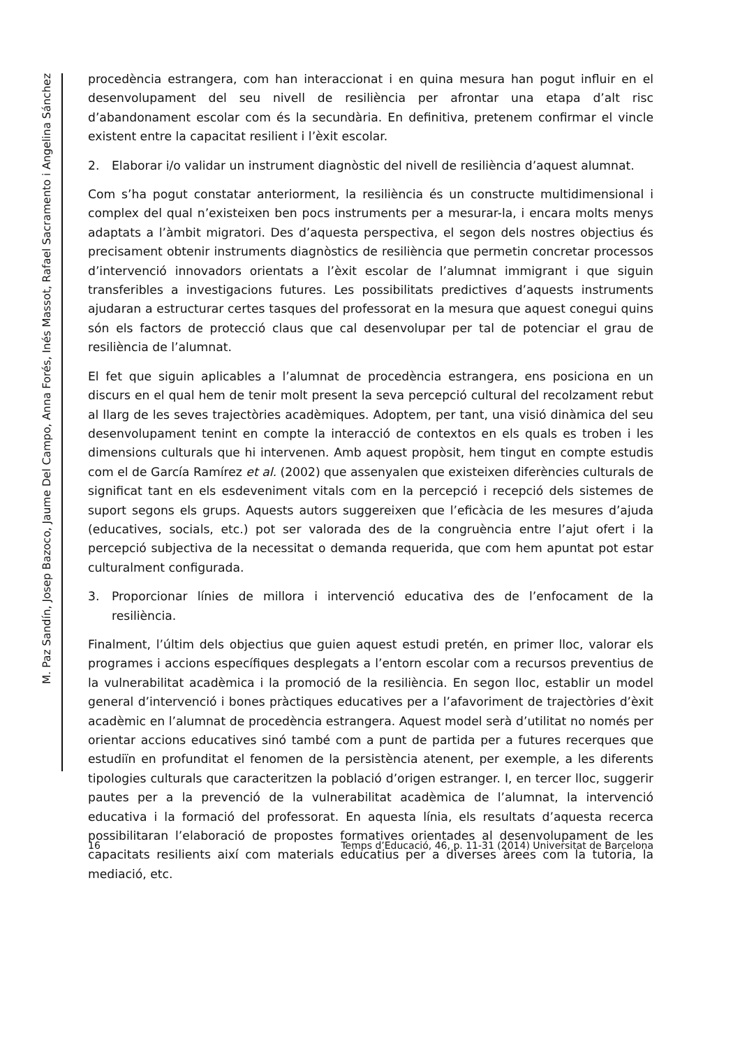M. Paz Sandín, Josep Bazoco, Jaume Del Campo, Anna Forés, Inés Massot, Rafael Sacramento i Angelina Sánchez
procedència estrangera, com han interaccionat i en quina mesura han pogut influir en el desenvolupament del seu nivell de resiliència per afrontar una etapa d’alt risc d’abandonament escolar com és la secundària. En definitiva, pretenem confirmar el vincle existent entre la capacitat resilient i l’èxit escolar.
2. Elaborar i/o validar un instrument diagnòstic del nivell de resiliència d’aquest alumnat.
Com s’ha pogut constatar anteriorment, la resiliència és un constructe multidimensional i complex del qual n’existeixen ben pocs instruments per a mesurar-la, i encara molts menys adaptats a l’àmbit migratori. Des d’aquesta perspectiva, el segon dels nostres objectius és precisament obtenir instruments diagnòstics de resiliència que permetin concretar processos d’intervenció innovadors orientats a l’èxit escolar de l’alumnat immigrant i que siguin transferibles a investigacions futures. Les possibilitats predictives d’aquests instruments ajudaran a estructurar certes tasques del professorat en la mesura que aquest conegui quins són els factors de protecció claus que cal desenvolupar per tal de potenciar el grau de resiliència de l’alumnat.
El fet que siguin aplicables a l’alumnat de procedència estrangera, ens posiciona en un discurs en el qual hem de tenir molt present la seva percepció cultural del recolzament rebut al llarg de les seves trajectòries acadèmiques. Adoptem, per tant, una visió dinàmica del seu desenvolupament tenint en compte la interacció de contextos en els quals es troben i les dimensions culturals que hi intervenen. Amb aquest propòsit, hem tingut en compte estudis com el de García Ramírez et al. (2002) que assenyalen que existeixen diferències culturals de significat tant en els esdeveniment vitals com en la percepció i recepció dels sistemes de suport segons els grups. Aquests autors suggereixen que l’eficàcia de les mesures d’ajuda (educatives, socials, etc.) pot ser valorada des de la congruència entre l’ajut ofert i la percepció subjectiva de la necessitat o demanda requerida, que com hem apuntat pot estar culturalment configurada.
3. Proporcionar línies de millora i intervenció educativa des de l’enfocament de la resiliència.
Finalment, l’últim dels objectius que guien aquest estudi pretén, en primer lloc, valorar els programes i accions específiques desplegats a l’entorn escolar com a recursos preventius de la vulnerabilitat acadèmica i la promoció de la resiliència. En segon lloc, establir un model general d’intervenció i bones pràctiques educatives per a l’afavoriment de trajectòries d’èxit acadèmic en l’alumnat de procedència estrangera. Aquest model serà d’utilitat no només per orientar accions educatives sinó també com a punt de partida per a futures recerques que estudiïn en profunditat el fenomen de la persistència atenent, per exemple, a les diferents tipologies culturals que caracteritzen la població d’origen estranger. I, en tercer lloc, suggerir pautes per a la prevenció de la vulnerabilitat acadèmica de l’alumnat, la intervenció educativa i la formació del professorat. En aquesta línia, els resultats d’aquesta recerca possibilitaran l’elaboració de propostes formatives orientades al desenvolupament de les capacitats resilients així com materials educatius per a diverses àrees com la tutoria, la mediació, etc.
16 Temps d’Educació, 46, p. 11-31 (2014) Universitat de Barcelona